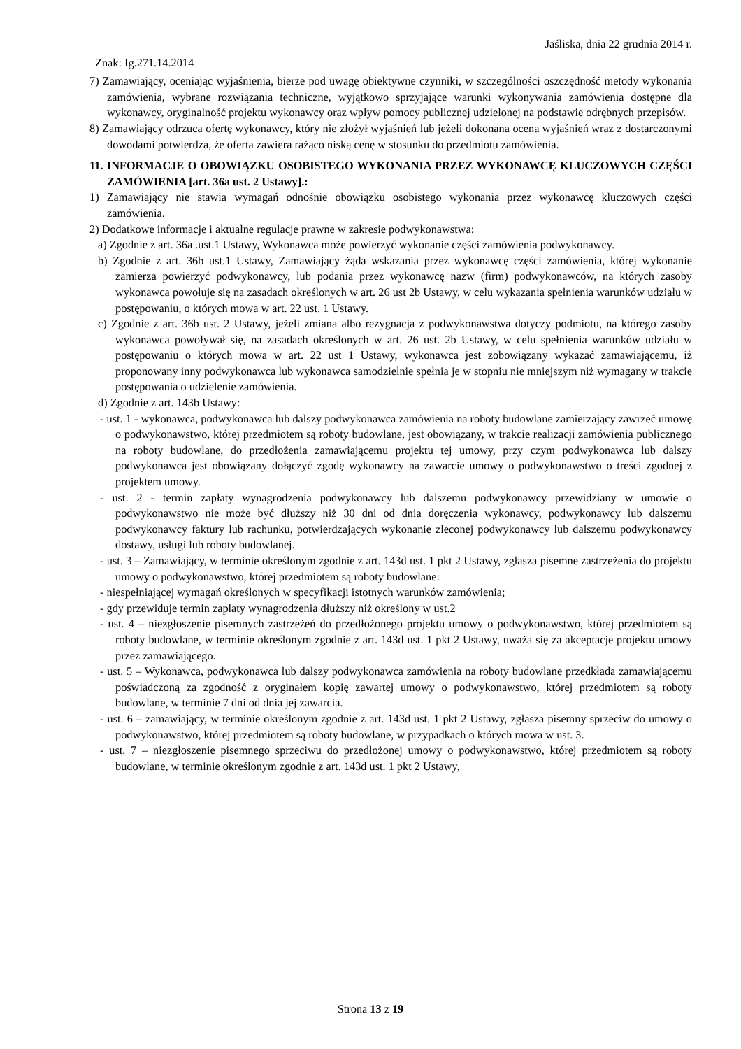Jaśliska, dnia 22 grudnia 2014 r.
Znak: Ig.271.14.2014
7) Zamawiający, oceniając wyjaśnienia, bierze pod uwagę obiektywne czynniki, w szczególności oszczędność metody wykonania zamówienia, wybrane rozwiązania techniczne, wyjątkowo sprzyjające warunki wykonywania zamówienia dostępne dla wykonawcy, oryginalność projektu wykonawcy oraz wpływ pomocy publicznej udzielonej na podstawie odrębnych przepisów.
8) Zamawiający odrzuca ofertę wykonawcy, który nie złożył wyjaśnień lub jeżeli dokonana ocena wyjaśnień wraz z dostarczonymi dowodami potwierdza, że oferta zawiera rażąco niską cenę w stosunku do przedmiotu zamówienia.
11. INFORMACJE O OBOWIĄZKU OSOBISTEGO WYKONANIA PRZEZ WYKONAWCĘ KLUCZOWYCH CZĘŚCI ZAMÓWIENIA [art. 36a ust. 2 Ustawy].:
1) Zamawiający nie stawia wymagań odnośnie obowiązku osobistego wykonania przez wykonawcę kluczowych części zamówienia.
2) Dodatkowe informacje i aktualne regulacje prawne w zakresie podwykonawstwa:
a) Zgodnie z art. 36a .ust.1 Ustawy, Wykonawca może powierzyć wykonanie części zamówienia podwykonawcy.
b) Zgodnie z art. 36b ust.1 Ustawy, Zamawiający żąda wskazania przez wykonawcę części zamówienia, której wykonanie zamierza powierzyć podwykonawcy, lub podania przez wykonawcę nazw (firm) podwykonawców, na których zasoby wykonawca powołuje się na zasadach określonych w art. 26 ust 2b Ustawy, w celu wykazania spełnienia warunków udziału w postępowaniu, o których mowa w art. 22 ust. 1 Ustawy.
c) Zgodnie z art. 36b ust. 2 Ustawy, jeżeli zmiana albo rezygnacja z podwykonawstwa dotyczy podmiotu, na którego zasoby wykonawca powoływał się, na zasadach określonych w art. 26 ust. 2b Ustawy, w celu spełnienia warunków udziału w postępowaniu o których mowa w art. 22 ust 1 Ustawy, wykonawca jest zobowiązany wykazać zamawiającemu, iż proponowany inny podwykonawca lub wykonawca samodzielnie spełnia je w stopniu nie mniejszym niż wymagany w trakcie postępowania o udzielenie zamówienia.
d) Zgodnie z art. 143b Ustawy:
- ust. 1 - wykonawca, podwykonawca lub dalszy podwykonawca zamówienia na roboty budowlane zamierzający zawrzeć umowę o podwykonawstwo, której przedmiotem są roboty budowlane, jest obowiązany, w trakcie realizacji zamówienia publicznego na roboty budowlane, do przedłożenia zamawiającemu projektu tej umowy, przy czym podwykonawca lub dalszy podwykonawca jest obowiązany dołączyć zgodę wykonawcy na zawarcie umowy o podwykonawstwo o treści zgodnej z projektem umowy.
- ust. 2 - termin zapłaty wynagrodzenia podwykonawcy lub dalszemu podwykonawcy przewidziany w umowie o podwykonawstwo nie może być dłuższy niż 30 dni od dnia doręczenia wykonawcy, podwykonawcy lub dalszemu podwykonawcy faktury lub rachunku, potwierdzających wykonanie zleconej podwykonawcy lub dalszemu podwykonawcy dostawy, usługi lub roboty budowlanej.
- ust. 3 – Zamawiający, w terminie określonym zgodnie z art. 143d ust. 1 pkt 2 Ustawy, zgłasza pisemne zastrzeżenia do projektu umowy o podwykonawstwo, której przedmiotem są roboty budowlane:
- niespełniającej wymagań określonych w specyfikacji istotnych warunków zamówienia;
- gdy przewiduje termin zapłaty wynagrodzenia dłuższy niż określony w ust.2
- ust. 4 – niezgłoszenie pisemnych zastrzeżeń do przedłożonego projektu umowy o podwykonawstwo, której przedmiotem są roboty budowlane, w terminie określonym zgodnie z art. 143d ust. 1 pkt 2 Ustawy, uważa się za akceptacje projektu umowy przez zamawiającego.
- ust. 5 – Wykonawca, podwykonawca lub dalszy podwykonawca zamówienia na roboty budowlane przedkłada zamawiającemu poświadczoną za zgodność z oryginałem kopię zawartej umowy o podwykonawstwo, której przedmiotem są roboty budowlane, w terminie 7 dni od dnia jej zawarcia.
- ust. 6 – zamawiający, w terminie określonym zgodnie z art. 143d ust. 1 pkt 2 Ustawy, zgłasza pisemny sprzeciw do umowy o podwykonawstwo, której przedmiotem są roboty budowlane, w przypadkach o których mowa w ust. 3.
- ust. 7 – niezgłoszenie pisemnego sprzeciwu do przedłożonej umowy o podwykonawstwo, której przedmiotem są roboty budowlane, w terminie określonym zgodnie z art. 143d ust. 1 pkt 2 Ustawy,
Strona 13 z 19